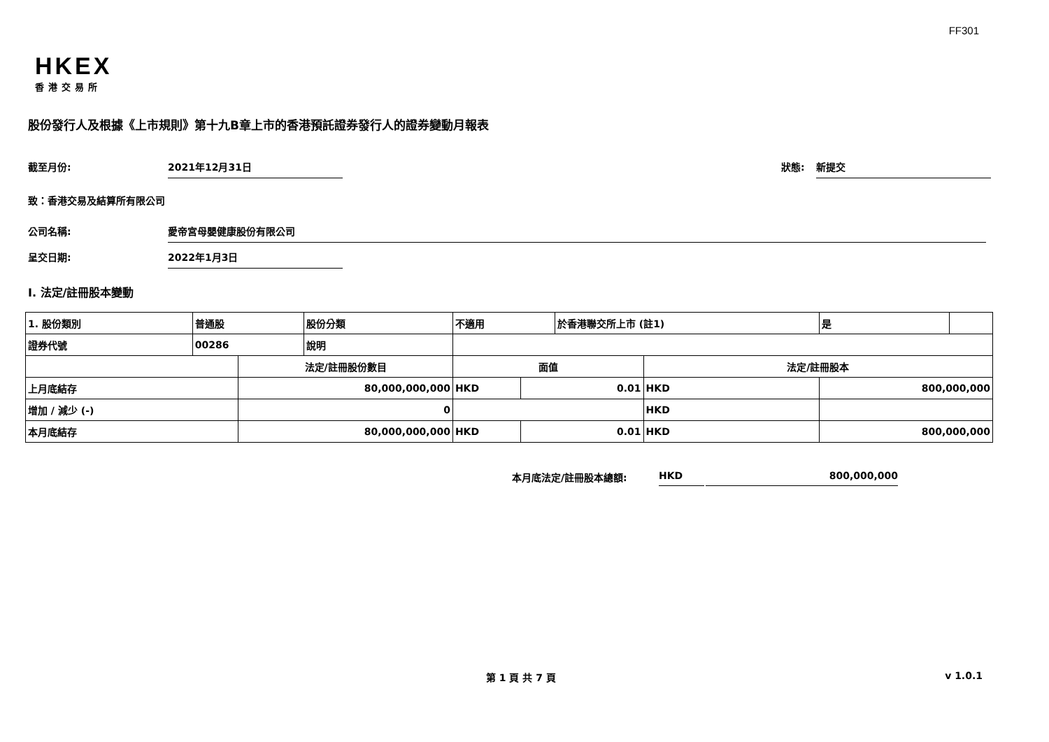FF301
HKEX
香港交易所
股份發行人及根據《上市規則》第十九B章上市的香港預託證券發行人的證券變動月報表
截至月份: 2021年12月31日
狀態: 新提交
致：香港交易及結算所有限公司
公司名稱: 愛帝宮母嬰健康股份有限公司
呈交日期: 2022年1月3日
I. 法定/註冊股本變動
| 1. 股份類別 | 普通股 | | 股份分類 | 不適用 | | | 於香港聯交所上市 (註1) | | 是 | |
| 證券代號 | 00286 | | 說明 | | | | | | | |
| | | 法定/註冊股份數目 | | | 面值 | | | 法定/註冊股本 | | |
| 上月底結存 | | 80,000,000,000 | | | HKD | 0.01 | | HKD | 800,000,000 | |
| 增加 / 減少 (-) | | 0 | | | | | | HKD | | |
| 本月底結存 | | 80,000,000,000 | | | HKD | 0.01 | | HKD | 800,000,000 | |
本月底法定/註冊股本總額: HKD 800,000,000
第 1 頁 共 7 頁 v 1.0.1